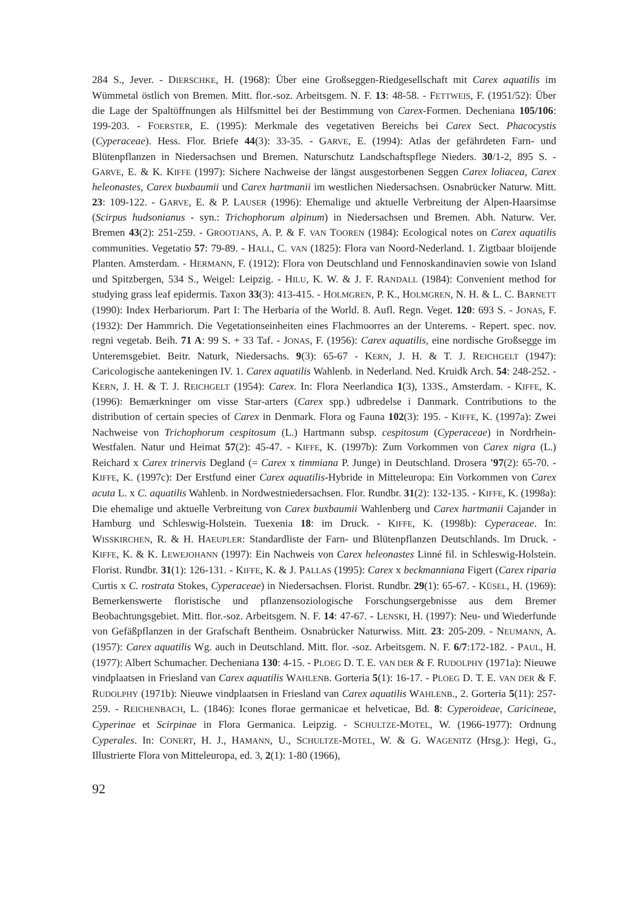284 S., Jever. - DIERSCHKE, H. (1968): Über eine Großseggen-Riedgesellschaft mit Carex aquatilis im Wümmetal östlich von Bremen. Mitt. flor.-soz. Arbeitsgem. N. F. 13: 48-58. - FETTWEIS, F. (1951/52): Über die Lage der Spaltöffnungen als Hilfsmittel bei der Bestimmung von Carex-Formen. Decheniana 105/106: 199-203. - FOERSTER, E. (1995): Merkmale des vegetativen Bereichs bei Carex Sect. Phacocystis (Cyperaceae). Hess. Flor. Briefe 44(3): 33-35. - GARVE, E. (1994): Atlas der gefährdeten Farn- und Blütenpflanzen in Niedersachsen und Bremen. Naturschutz Landschaftspflege Nieders. 30/1-2, 895 S. - GARVE, E. & K. KIFFE (1997): Sichere Nachweise der längst ausgestorbenen Seggen Carex loliacea, Carex heleonastes, Carex buxbaumii und Carex hartmanii im westlichen Niedersachsen. Osnabrücker Naturw. Mitt. 23: 109-122. - GARVE, E. & P. LAUSER (1996): Ehemalige und aktuelle Verbreitung der Alpen-Haarsimse (Scirpus hudsonianus - syn.: Trichophorum alpinum) in Niedersachsen und Bremen. Abh. Naturw. Ver. Bremen 43(2): 251-259. - GROOTJANS, A. P. & F. VAN TOOREN (1984): Ecological notes on Carex aquatilis communities. Vegetatio 57: 79-89. - HALL, C. VAN (1825): Flora van Noord-Nederland. 1. Zigtbaar bloijende Planten. Amsterdam. - HERMANN, F. (1912): Flora von Deutschland und Fennoskandinavien sowie von Island und Spitzbergen, 534 S., Weigel: Leipzig. - HILU, K. W. & J. F. RANDALL (1984): Convenient method for studying grass leaf epidermis. Taxon 33(3): 413-415. - HOLMGREN, P. K., HOLMGREN, N. H. & L. C. BARNETT (1990): Index Herbariorum. Part I: The Herbaria of the World. 8. Aufl. Regn. Veget. 120: 693 S. - JONAS, F. (1932): Der Hammrich. Die Vegetationseinheiten eines Flachmoorres an der Unterems. - Repert. spec. nov. regni vegetab. Beih. 71 A: 99 S. + 33 Taf. - JONAS, F. (1956): Carex aquatilis, eine nordische Großsegge im Unteremsgebiet. Beitr. Naturk, Niedersachs. 9(3): 65-67 - KERN, J. H. & T. J. REICHGELT (1947): Caricologische aantekeningen IV. 1. Carex aquatilis Wahlenb. in Nederland. Ned. Kruidk Arch. 54: 248-252. - KERN, J. H. & T. J. REICHGELT (1954): Carex. In: Flora Neerlandica 1(3), 133S., Amsterdam. - KIFFE, K. (1996): Bemærkninger om visse Star-arters (Carex spp.) udbredelse i Danmark. Contributions to the distribution of certain species of Carex in Denmark. Flora og Fauna 102(3): 195. - KIFFE, K. (1997a): Zwei Nachweise von Trichophorum cespitosum (L.) Hartmann subsp. cespitosum (Cyperaceae) in Nordrhein-Westfalen. Natur und Heimat 57(2): 45-47. - KIFFE, K. (1997b): Zum Vorkommen von Carex nigra (L.) Reichard x Carex trinervis Degland (= Carex x timmiana P. Junge) in Deutschland. Drosera '97(2): 65-70. - KIFFE, K. (1997c): Der Erstfund einer Carex aquatilis-Hybride in Mitteleuropa: Ein Vorkommen von Carex acuta L. x C. aquatilis Wahlenb. in Nordwestniedersachsen. Flor. Rundbr. 31(2): 132-135. - KIFFE, K. (1998a): Die ehemalige und aktuelle Verbreitung von Carex buxbaumii Wahlenberg und Carex hartmanii Cajander in Hamburg und Schleswig-Holstein. Tuexenia 18: im Druck. - KIFFE, K. (1998b): Cyperaceae. In: WISSKIRCHEN, R. & H. HAEUPLER: Standardliste der Farn- und Blütenpflanzen Deutschlands. Im Druck. - KIFFE, K. & K. LEWEJOHANN (1997): Ein Nachweis von Carex heleonastes Linné fil. in Schleswig-Holstein. Florist. Rundbr. 31(1): 126-131. - KIFFE, K. & J. PALLAS (1995): Carex x beckmanniana Figert (Carex riparia Curtis x C. rostrata Stokes, Cyperaceae) in Niedersachsen. Florist. Rundbr. 29(1): 65-67. - KÜSEL, H. (1969): Bemerkenswerte floristische und pflanzensoziologische Forschungsergebnisse aus dem Bremer Beobachtungsgebiet. Mitt. flor.-soz. Arbeitsgem. N. F. 14: 47-67. - LENSKI, H. (1997): Neu- und Wiederfunde von Gefäßpflanzen in der Grafschaft Bentheim. Osnabrücker Naturwiss. Mitt. 23: 205-209. - NEUMANN, A. (1957): Carex aquatilis Wg. auch in Deutschland. Mitt. flor. -soz. Arbeitsgem. N. F. 6/7:172-182. - PAUL, H. (1977): Albert Schumacher. Decheniana 130: 4-15. - PLOEG D. T. E. VAN DER & F. RUDOLPHY (1971a): Nieuwe vindplaatsen in Friesland van Carex aquatilis WAHLENB. Gorteria 5(1): 16-17. - PLOEG D. T. E. VAN DER & F. RUDOLPHY (1971b): Nieuwe vindplaatsen in Friesland van Carex aquatilis WAHLENB., 2. Gorteria 5(11): 257-259. - REICHENBACH, L. (1846): Icones florae germanicae et helveticae, Bd. 8: Cyperoideae, Caricineae, Cyperinae et Scirpinae in Flora Germanica. Leipzig. - SCHULTZE-MOTEL, W. (1966-1977): Ordnung Cyperales. In: CONERT, H. J., HAMANN, U., SCHULTZE-MOTEL, W. & G. WAGENITZ (Hrsg.): Hegi, G., Illustrierte Flora von Mitteleuropa, ed. 3, 2(1): 1-80 (1966),
92